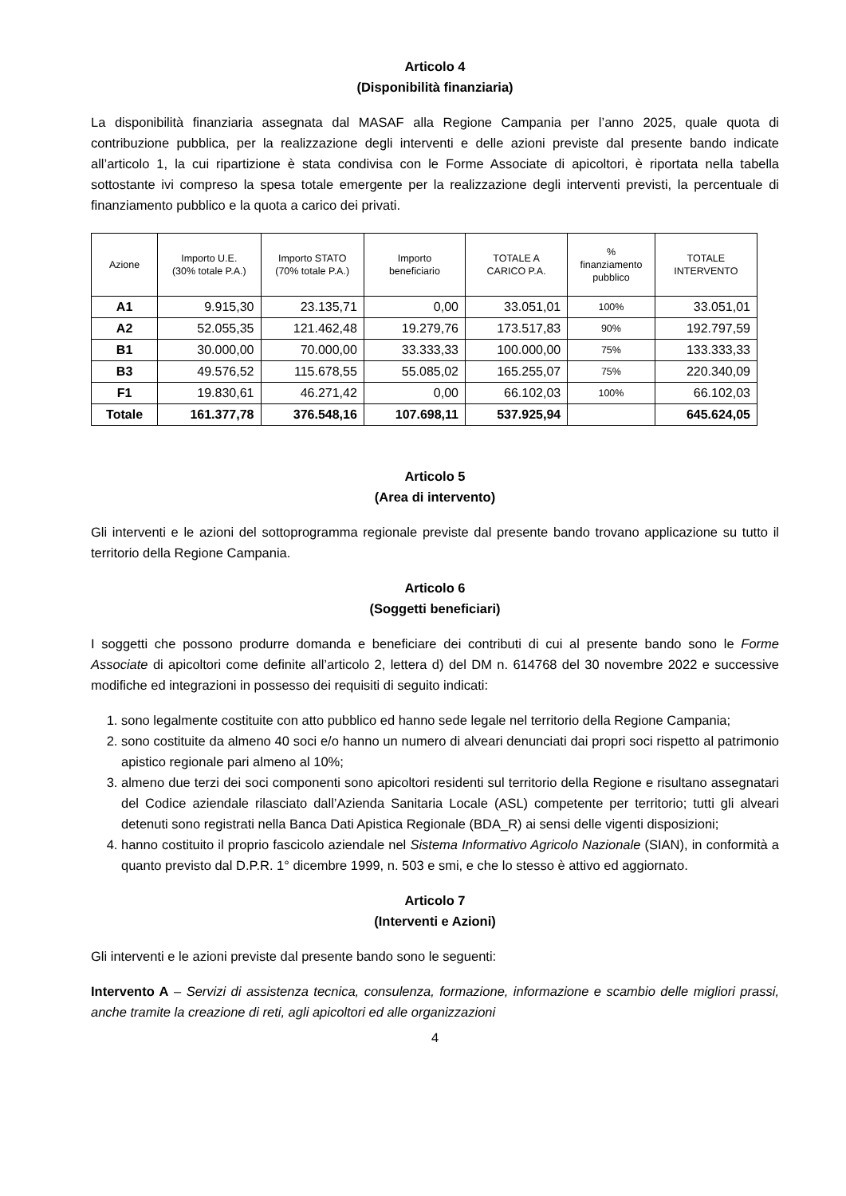Articolo 4
(Disponibilità finanziaria)
La disponibilità finanziaria assegnata dal MASAF alla Regione Campania per l’anno 2025, quale quota di contribuzione pubblica, per la realizzazione degli interventi e delle azioni previste dal presente bando indicate all’articolo 1, la cui ripartizione è stata condivisa con le Forme Associate di apicoltori, è riportata nella tabella sottostante ivi compreso la spesa totale emergente per la realizzazione degli interventi previsti, la percentuale di finanziamento pubblico e la quota a carico dei privati.
| Azione | Importo U.E. (30% totale P.A.) | Importo STATO (70% totale P.A.) | Importo beneficiario | TOTALE A CARICO P.A. | % finanziamento pubblico | TOTALE INTERVENTO |
| --- | --- | --- | --- | --- | --- | --- |
| A1 | 9.915,30 | 23.135,71 | 0,00 | 33.051,01 | 100% | 33.051,01 |
| A2 | 52.055,35 | 121.462,48 | 19.279,76 | 173.517,83 | 90% | 192.797,59 |
| B1 | 30.000,00 | 70.000,00 | 33.333,33 | 100.000,00 | 75% | 133.333,33 |
| B3 | 49.576,52 | 115.678,55 | 55.085,02 | 165.255,07 | 75% | 220.340,09 |
| F1 | 19.830,61 | 46.271,42 | 0,00 | 66.102,03 | 100% | 66.102,03 |
| Totale | 161.377,78 | 376.548,16 | 107.698,11 | 537.925,94 | | 645.624,05 |
Articolo 5
(Area di intervento)
Gli interventi e le azioni del sottoprogramma regionale previste dal presente bando trovano applicazione su tutto il territorio della Regione Campania.
Articolo 6
(Soggetti beneficiari)
I soggetti che possono produrre domanda e beneficiare dei contributi di cui al presente bando sono le Forme Associate di apicoltori come definite all’articolo 2, lettera d) del DM n. 614768 del 30 novembre 2022 e successive modifiche ed integrazioni in possesso dei requisiti di seguito indicati:
1. sono legalmente costituite con atto pubblico ed hanno sede legale nel territorio della Regione Campania;
2. sono costituite da almeno 40 soci e/o hanno un numero di alveari denunciati dai propri soci rispetto al patrimonio apistico regionale pari almeno al 10%;
3. almeno due terzi dei soci componenti sono apicoltori residenti sul territorio della Regione e risultano assegnatari del Codice aziendale rilasciato dall’Azienda Sanitaria Locale (ASL) competente per territorio; tutti gli alveari detenuti sono registrati nella Banca Dati Apistica Regionale (BDA_R) ai sensi delle vigenti disposizioni;
4. hanno costituito il proprio fascicolo aziendale nel Sistema Informativo Agricolo Nazionale (SIAN), in conformità a quanto previsto dal D.P.R. 1° dicembre 1999, n. 503 e smi, e che lo stesso è attivo ed aggiornato.
Articolo 7
(Interventi e Azioni)
Gli interventi e le azioni previste dal presente bando sono le seguenti:
Intervento A – Servizi di assistenza tecnica, consulenza, formazione, informazione e scambio delle migliori prassi, anche tramite la creazione di reti, agli apicoltori ed alle organizzazioni
4